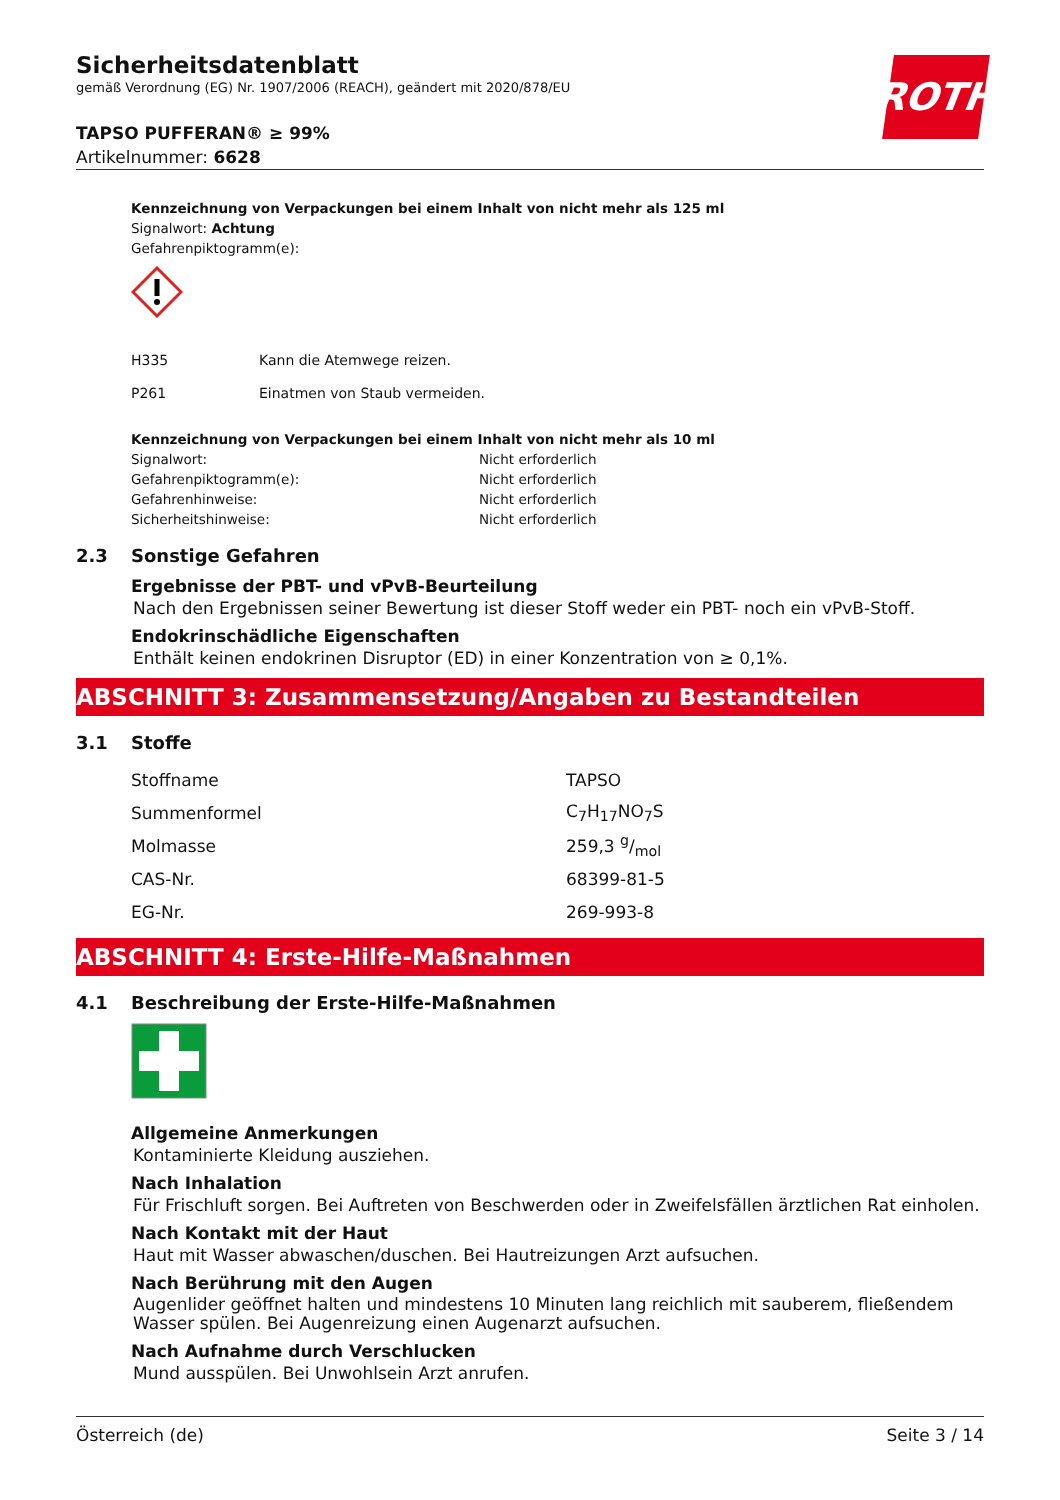ROTH
Sicherheitsdatenblatt
gemäß Verordnung (EG) Nr. 1907/2006 (REACH), geändert mit 2020/878/EU
TAPSO PUFFERAN® ≥ 99%
Artikelnummer: 6628
Kennzeichnung von Verpackungen bei einem Inhalt von nicht mehr als 125 ml
Signalwort: Achtung
Gefahrenpiktogramm(e):
| H335 | Kann die Atemwege reizen. |
| P261 | Einatmen von Staub vermeiden. |
Kennzeichnung von Verpackungen bei einem Inhalt von nicht mehr als 10 ml
| Signalwort: | Nicht erforderlich |
| Gefahrenpiktogramm(e): | Nicht erforderlich |
| Gefahrenhinweise: | Nicht erforderlich |
| Sicherheitshinweise: | Nicht erforderlich |
2.3 Sonstige Gefahren
Ergebnisse der PBT- und vPvB-Beurteilung
Nach den Ergebnissen seiner Bewertung ist dieser Stoff weder ein PBT- noch ein vPvB-Stoff.
Endokrinschädliche Eigenschaften
Enthält keinen endokrinen Disruptor (ED) in einer Konzentration von ≥ 0,1%.
ABSCHNITT 3: Zusammensetzung/Angaben zu Bestandteilen
3.1 Stoffe
| Stoffname | TAPSO |
| Summenformel | C<sub>7</sub>H<sub>17</sub>NO<sub>7</sub>S |
| Molmasse | 259,3 g/mol |
| CAS-Nr. | 68399-81-5 |
| EG-Nr. | 269-993-8 |
ABSCHNITT 4: Erste-Hilfe-Maßnahmen
4.1 Beschreibung der Erste-Hilfe-Maßnahmen
Allgemeine Anmerkungen
Kontaminierte Kleidung ausziehen.
Nach Inhalation
Für Frischluft sorgen. Bei Auftreten von Beschwerden oder in Zweifelsfällen ärztlichen Rat einholen.
Nach Kontakt mit der Haut
Haut mit Wasser abwaschen/duschen. Bei Hautreizungen Arzt aufsuchen.
Nach Berührung mit den Augen
Augenlider geöffnet halten und mindestens 10 Minuten lang reichlich mit sauberem, fließendem Wasser spülen. Bei Augenreizung einen Augenarzt aufsuchen.
Nach Aufnahme durch Verschlucken
Mund ausspülen. Bei Unwohlsein Arzt anrufen.
Österreich (de) Seite 3 / 14